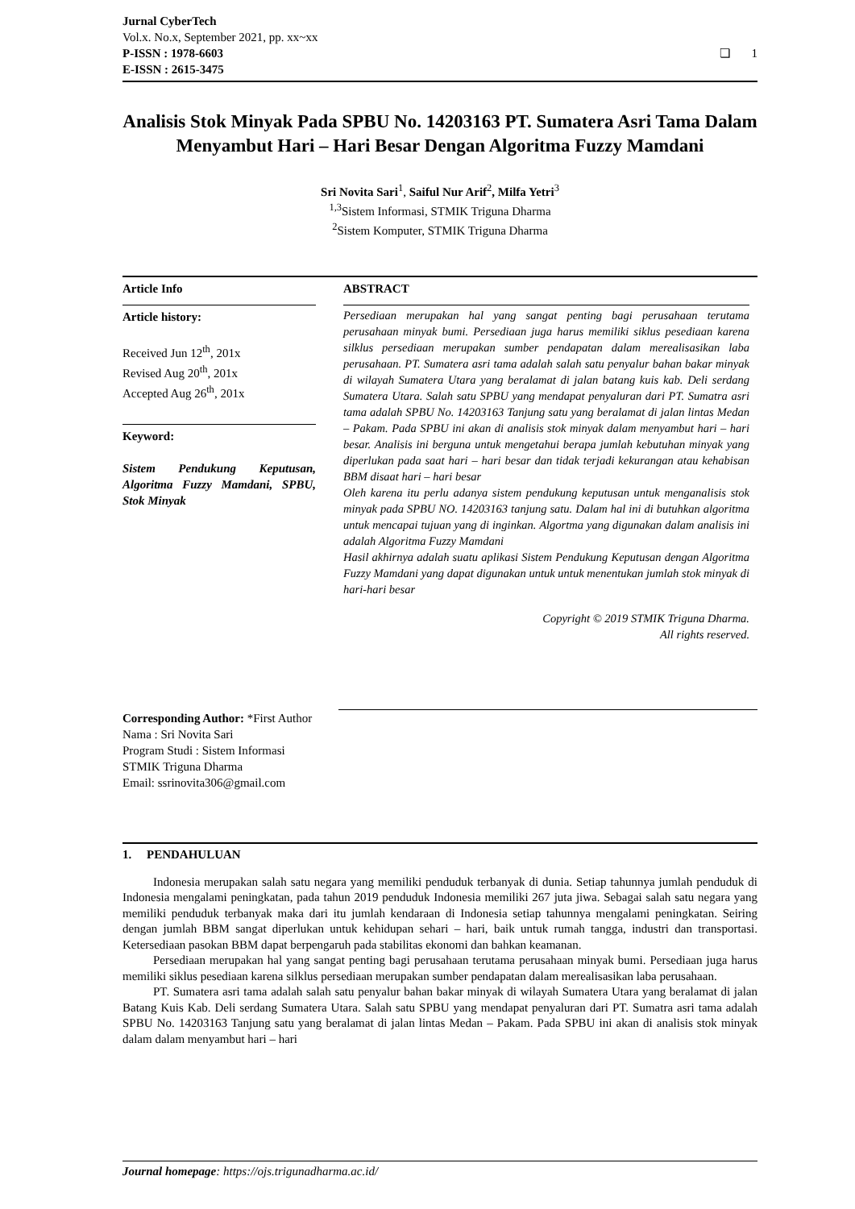Jurnal CyberTech
Vol.x. No.x, September 2021, pp. xx~xx
P-ISSN : 1978-6603
❏ 1
E-ISSN : 2615-3475
Analisis Stok Minyak Pada SPBU No. 14203163 PT. Sumatera Asri Tama Dalam Menyambut Hari – Hari Besar Dengan Algoritma Fuzzy Mamdani
Sri Novita Sari<sup>1</sup>, Saiful Nur Arif<sup>2</sup>, Milfa Yetri<sup>3</sup>
<sup>1,3</sup>Sistem Informasi, STMIK Triguna Dharma
<sup>2</sup> Sistem Komputer, STMIK Triguna Dharma
Article Info
Article history:
Received Jun 12<sup>th</sup>, 201x
Revised Aug 20<sup>th</sup>, 201x
Accepted Aug 26<sup>th</sup>, 201x
Keyword:
Sistem Pendukung Keputusan, Algoritma Fuzzy Mamdani, SPBU, Stok Minyak
ABSTRACT
Persediaan merupakan hal yang sangat penting bagi perusahaan terutama perusahaan minyak bumi. Persediaan juga harus memiliki siklus pesediaan karena silklus persediaan merupakan sumber pendapatan dalam merealisasikan laba perusahaan. PT. Sumatera asri tama adalah salah satu penyalur bahan bakar minyak di wilayah Sumatera Utara yang beralamat di jalan batang kuis kab. Deli serdang Sumatera Utara. Salah satu SPBU yang mendapat penyaluran dari PT. Sumatra asri tama adalah SPBU No. 14203163 Tanjung satu yang beralamat di jalan lintas Medan – Pakam. Pada SPBU ini akan di analisis stok minyak dalam menyambut hari – hari besar. Analisis ini berguna untuk mengetahui berapa jumlah kebutuhan minyak yang diperlukan pada saat hari – hari besar dan tidak terjadi kekurangan atau kehabisan BBM disaat hari – hari besar
Oleh karena itu perlu adanya sistem pendukung keputusan untuk menganalisis stok minyak pada SPBU NO. 14203163 tanjung satu. Dalam hal ini di butuhkan algoritma untuk mencapai tujuan yang di inginkan. Algortma yang digunakan dalam analisis ini adalah Algoritma Fuzzy Mamdani
Hasil akhirnya adalah suatu aplikasi Sistem Pendukung Keputusan dengan Algoritma Fuzzy Mamdani yang dapat digunakan untuk untuk menentukan jumlah stok minyak di hari-hari besar
Copyright © 2019 STMIK Triguna Dharma.
All rights reserved.
Corresponding Author: *First Author
Nama : Sri Novita Sari
Program Studi : Sistem Informasi
STMIK Triguna Dharma
Email: ssrinovita306@gmail.com
1. PENDAHULUAN
Indonesia merupakan salah satu negara yang memiliki penduduk terbanyak di dunia. Setiap tahunnya jumlah penduduk di Indonesia mengalami peningkatan, pada tahun 2019 penduduk Indonesia memiliki 267 juta jiwa. Sebagai salah satu negara yang memiliki penduduk terbanyak maka dari itu jumlah kendaraan di Indonesia setiap tahunnya mengalami peningkatan. Seiring dengan jumlah BBM sangat diperlukan untuk kehidupan sehari – hari, baik untuk rumah tangga, industri dan transportasi. Ketersediaan pasokan BBM dapat berpengaruh pada stabilitas ekonomi dan bahkan keamanan.
Persediaan merupakan hal yang sangat penting bagi perusahaan terutama perusahaan minyak bumi. Persediaan juga harus memiliki siklus pesediaan karena silklus persediaan merupakan sumber pendapatan dalam merealisasikan laba perusahaan.
PT. Sumatera asri tama adalah salah satu penyalur bahan bakar minyak di wilayah Sumatera Utara yang beralamat di jalan Batang Kuis Kab. Deli serdang Sumatera Utara. Salah satu SPBU yang mendapat penyaluran dari PT. Sumatra asri tama adalah SPBU No. 14203163 Tanjung satu yang beralamat di jalan lintas Medan – Pakam. Pada SPBU ini akan di analisis stok minyak dalam dalam menyambut hari – hari
Journal homepage: https://ojs.trigunadharma.ac.id/